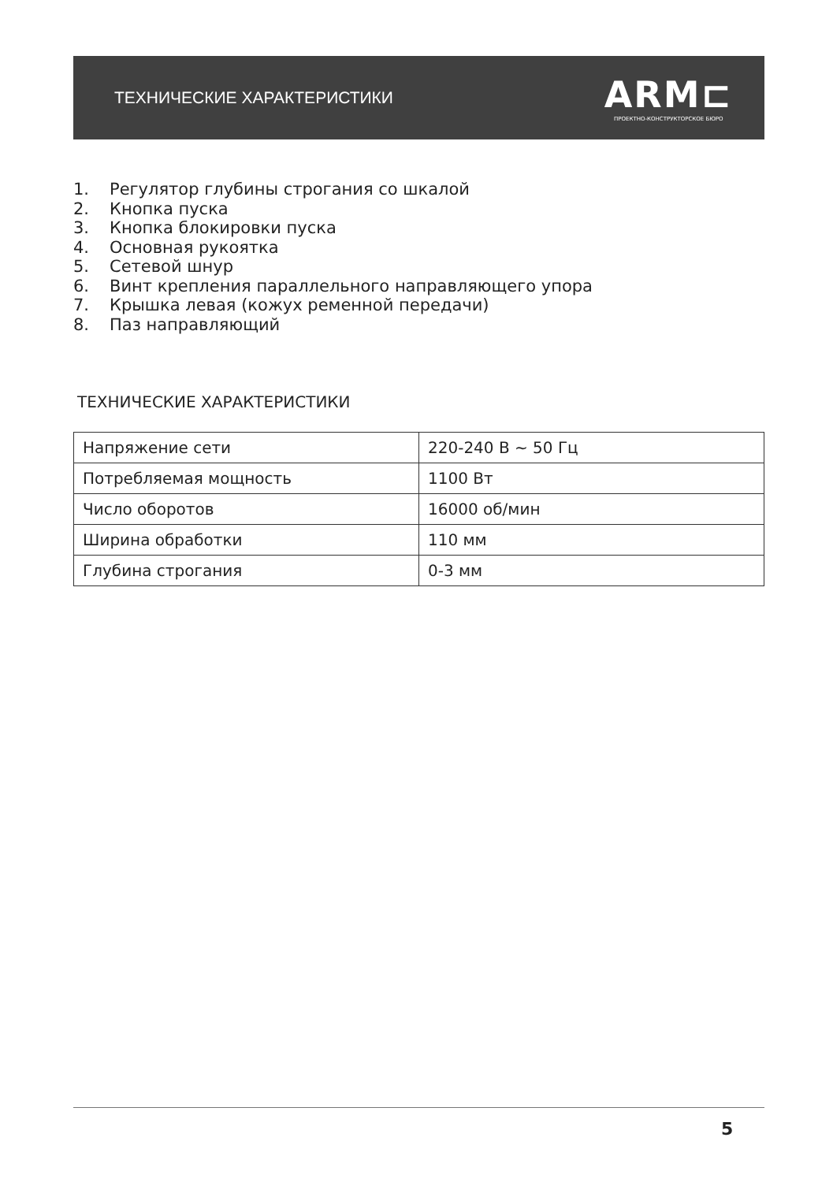ТЕХНИЧЕСКИЕ ХАРАКТЕРИСТИКИ
ARM⊏
ПРОЕКТНО-КОНСТРУКТОРСКОЕ БЮРО
1. Регулятор глубины строгания со шкалой
2. Кнопка пуска
3. Кнопка блокировки пуска
4. Основная рукоятка
5. Сетевой шнур
6. Винт крепления параллельного направляющего упора
7. Крышка левая (кожух ременной передачи)
8. Паз направляющий
ТЕХНИЧЕСКИЕ ХАРАКТЕРИСТИКИ
| Напряжение сети | 220-240 В ~ 50 Гц |
| Потребляемая мощность | 1100 Вт |
| Число оборотов | 16000 об/мин |
| Ширина обработки | 110 мм |
| Глубина строгания | 0-3 мм |
5